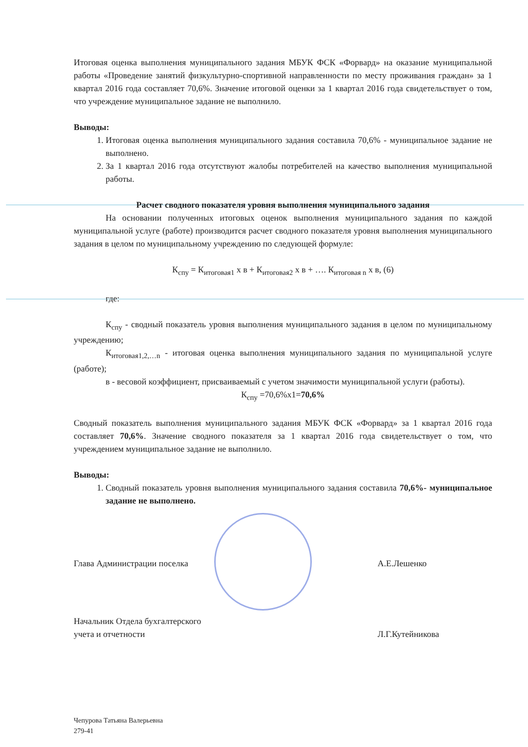Итоговая оценка выполнения муниципального задания МБУК ФСК «Форвард» на оказание муниципальной работы «Проведение занятий физкультурно-спортивной направленности по месту проживания граждан» за 1 квартал 2016 года составляет 70,6%. Значение итоговой оценки за 1 квартал 2016 года свидетельствует о том, что учреждение муниципальное задание не выполнило.
Выводы:
1. Итоговая оценка выполнения муниципального задания составила 70,6% - муниципальное задание не выполнено.
2. За 1 квартал 2016 года отсутствуют жалобы потребителей на качество выполнения муниципальной работы.
Расчет сводного показателя уровня выполнения муниципального задания
На основании полученных итоговых оценок выполнения муниципального задания по каждой муниципальной услуге (работе) производится расчет сводного показателя уровня выполнения муниципального задания в целом по муниципальному учреждению по следующей формуле:
К<sub>спу</sub> = К<sub>итоговая1</sub> х в + К<sub>итоговая2</sub> х в + …. К<sub>итоговая n</sub> х в, (6)
где:
К<sub>спу</sub> - сводный показатель уровня выполнения муниципального задания в целом по муниципальному учреждению;
К<sub>итоговая1,2,…n</sub> - итоговая оценка выполнения муниципального задания по муниципальной услуге (работе);
в - весовой коэффициент, присваиваемый с учетом значимости муниципальной услуги (работы).
К<sub>спу</sub> =70,6%х1=70,6%
Сводный показатель выполнения муниципального задания МБУК ФСК «Форвард» за 1 квартал 2016 года составляет 70,6%. Значение сводного показателя за 1 квартал 2016 года свидетельствует о том, что учреждением муниципальное задание не выполнило.
Выводы:
1. Сводный показатель уровня выполнения муниципального задания составила 70,6%- муниципальное задание не выполнено.
Глава Администрации поселка А.Е.Лешенко
Начальник Отдела бухгалтерского
учета и отчетности Л.Г.Кутейникова
Чепурова Татьяна Валерьевна
279-41